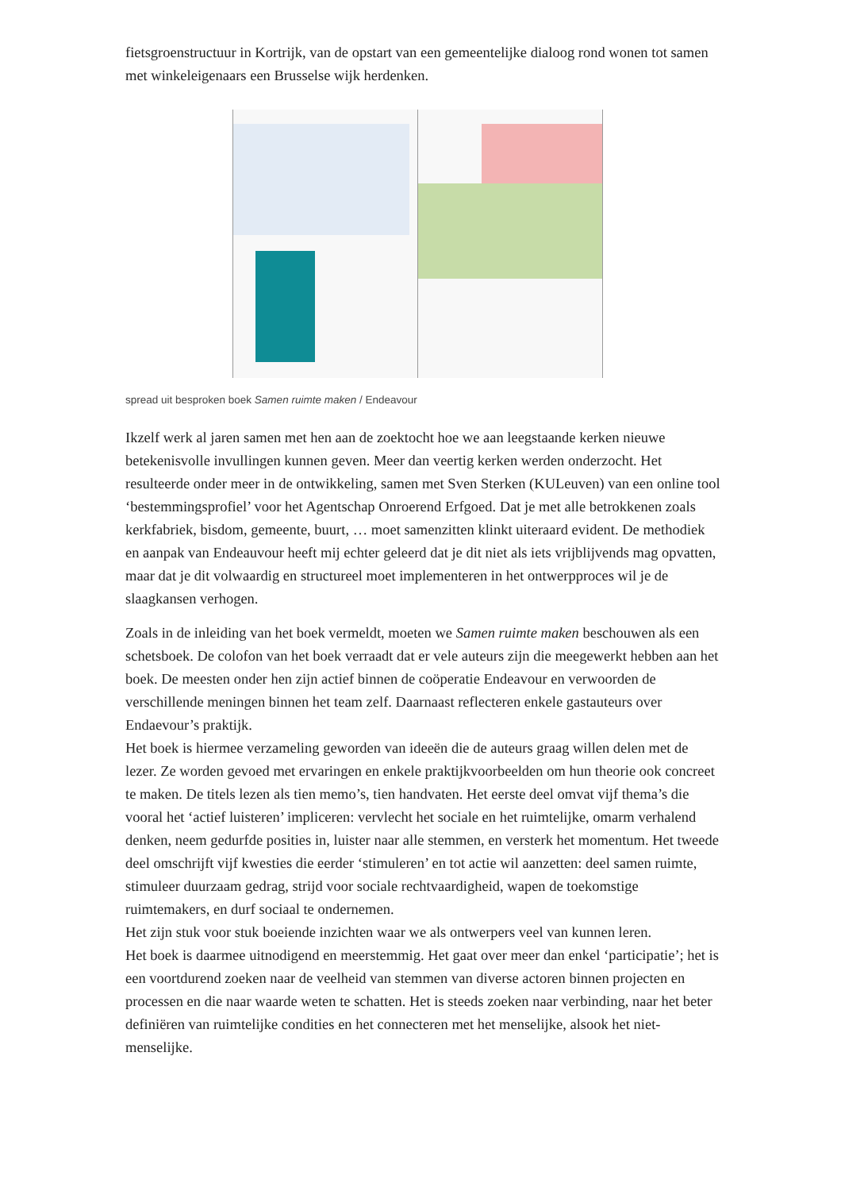fietsgroenstructuur in Kortrijk, van de opstart van een gemeentelijke dialoog rond wonen tot samen met winkeleigenaars een Brusselse wijk herdenken.
spread uit besproken boek Samen ruimte maken / Endeavour
Ikzelf werk al jaren samen met hen aan de zoektocht hoe we aan leegstaande kerken nieuwe betekenisvolle invullingen kunnen geven. Meer dan veertig kerken werden onderzocht. Het resulteerde onder meer in de ontwikkeling, samen met Sven Sterken (KULeuven) van een online tool ‘bestemmingsprofiel’ voor het Agentschap Onroerend Erfgoed. Dat je met alle betrokkenen zoals kerkfabriek, bisdom, gemeente, buurt, … moet samenzitten klinkt uiteraard evident. De methodiek en aanpak van Endeauvour heeft mij echter geleerd dat je dit niet als iets vrijblijvends mag opvatten, maar dat je dit volwaardig en structureel moet implementeren in het ontwerpproces wil je de slaagkansen verhogen.
Zoals in de inleiding van het boek vermeldt, moeten we Samen ruimte maken beschouwen als een schetsboek. De colofon van het boek verraadt dat er vele auteurs zijn die meegewerkt hebben aan het boek. De meesten onder hen zijn actief binnen de coöperatie Endeavour en verwoorden de verschillende meningen binnen het team zelf. Daarnaast reflecteren enkele gastauteurs over Endaevour’s praktijk.
Het boek is hiermee verzameling geworden van ideeën die de auteurs graag willen delen met de lezer. Ze worden gevoed met ervaringen en enkele praktijkvoorbeelden om hun theorie ook concreet te maken. De titels lezen als tien memo’s, tien handvaten. Het eerste deel omvat vijf thema’s die vooral het ‘actief luisteren’ impliceren: vervlecht het sociale en het ruimtelijke, omarm verhalend denken, neem gedurfde posities in, luister naar alle stemmen, en versterk het momentum. Het tweede deel omschrijft vijf kwesties die eerder ‘stimuleren’ en tot actie wil aanzetten: deel samen ruimte, stimuleer duurzaam gedrag, strijd voor sociale rechtvaardigheid, wapen de toekomstige ruimtemakers, en durf sociaal te ondernemen.
Het zijn stuk voor stuk boeiende inzichten waar we als ontwerpers veel van kunnen leren.
Het boek is daarmee uitnodigend en meerstemmig. Het gaat over meer dan enkel ‘participatie’; het is een voortdurend zoeken naar de veelheid van stemmen van diverse actoren binnen projecten en processen en die naar waarde weten te schatten. Het is steeds zoeken naar verbinding, naar het beter definiëren van ruimtelijke condities en het connecteren met het menselijke, alsook het niet-menselijke.